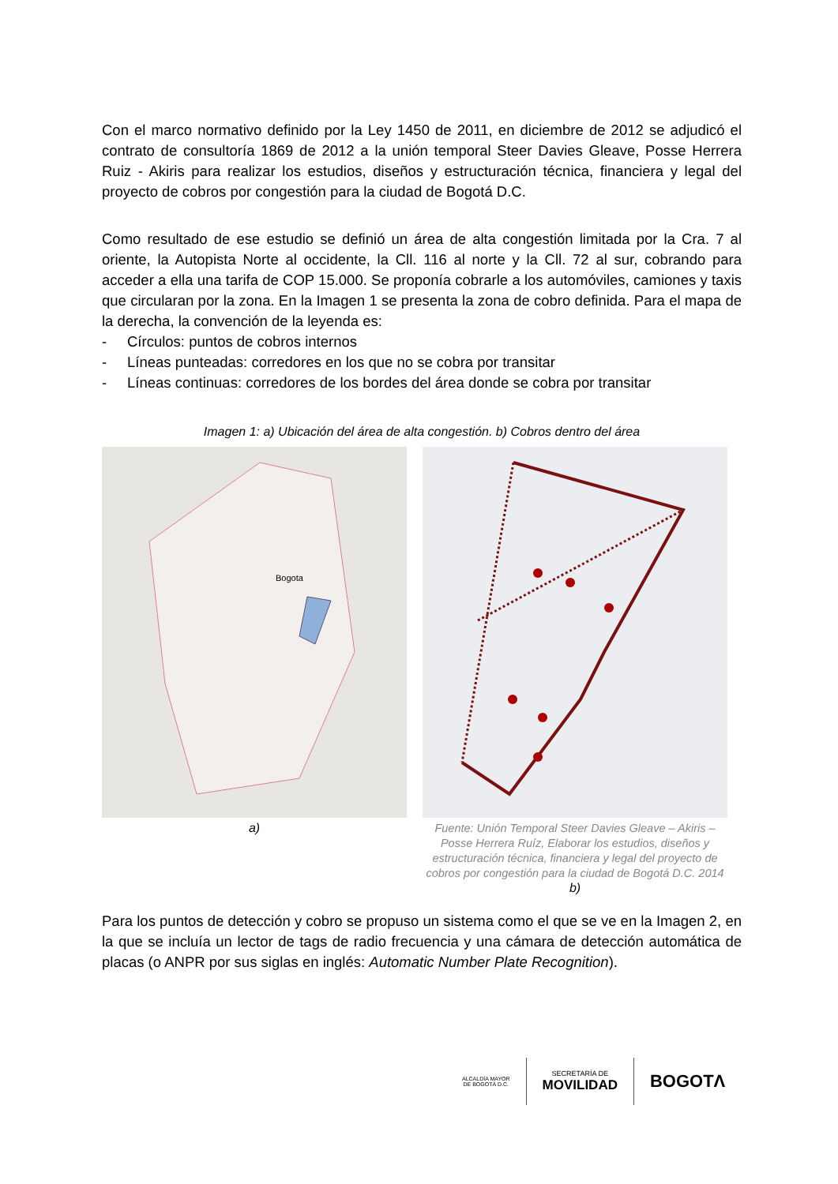Con el marco normativo definido por la Ley 1450 de 2011, en diciembre de 2012 se adjudicó el contrato de consultoría 1869 de 2012 a la unión temporal Steer Davies Gleave, Posse Herrera Ruiz - Akiris para realizar los estudios, diseños y estructuración técnica, financiera y legal del proyecto de cobros por congestión para la ciudad de Bogotá D.C.
Como resultado de ese estudio se definió un área de alta congestión limitada por la Cra. 7 al oriente, la Autopista Norte al occidente, la Cll. 116 al norte y la Cll. 72 al sur, cobrando para acceder a ella una tarifa de COP 15.000. Se proponía cobrarle a los automóviles, camiones y taxis que circularan por la zona. En la Imagen 1 se presenta la zona de cobro definida. Para el mapa de la derecha, la convención de la leyenda es:
- Círculos: puntos de cobros internos
- Líneas punteadas: corredores en los que no se cobra por transitar
- Líneas continuas: corredores de los bordes del área donde se cobra por transitar
Imagen 1: a) Ubicación del área de alta congestión. b) Cobros dentro del área
Bogota
a)
Fuente: Unión Temporal Steer Davies Gleave – Akiris – Posse Herrera Ruíz, Elaborar los estudios, diseños y estructuración técnica, financiera y legal del proyecto de cobros por congestión para la ciudad de Bogotá D.C. 2014
b)
Para los puntos de detección y cobro se propuso un sistema como el que se ve en la Imagen 2, en la que se incluía un lector de tags de radio frecuencia y una cámara de detección automática de placas (o ANPR por sus siglas en inglés: Automatic Number Plate Recognition).
ALCALDÍA MAYOR
DE BOGOTÁ D.C.
SECRETARÍA DE
MOVILIDAD
BOGOTΛ